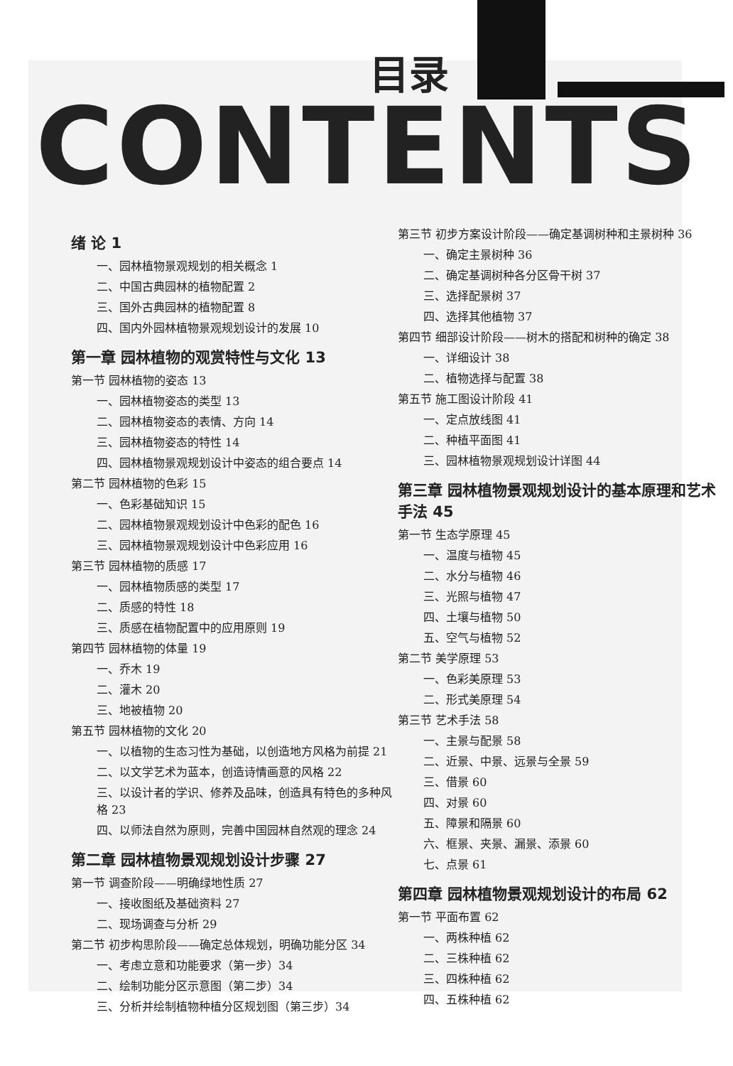目录
CONTENTS
绪 论 1
一、园林植物景观规划的相关概念 1
二、中国古典园林的植物配置 2
三、国外古典园林的植物配置 8
四、国内外园林植物景观规划设计的发展 10
第一章 园林植物的观赏特性与文化 13
第一节 园林植物的姿态 13
一、园林植物姿态的类型 13
二、园林植物姿态的表情、方向 14
三、园林植物姿态的特性 14
四、园林植物景观规划设计中姿态的组合要点 14
第二节 园林植物的色彩 15
一、色彩基础知识 15
二、园林植物景观规划设计中色彩的配色 16
三、园林植物景观规划设计中色彩应用 16
第三节 园林植物的质感 17
一、园林植物质感的类型 17
二、质感的特性 18
三、质感在植物配置中的应用原则 19
第四节 园林植物的体量 19
一、乔木 19
二、灌木 20
三、地被植物 20
第五节 园林植物的文化 20
一、以植物的生态习性为基础，以创造地方风格为前提 21
二、以文学艺术为蓝本，创造诗情画意的风格 22
三、以设计者的学识、修养及品味，创造具有特色的多种风格 23
四、以师法自然为原则，完善中国园林自然观的理念 24
第二章 园林植物景观规划设计步骤 27
第一节 调查阶段——明确绿地性质 27
一、接收图纸及基础资料 27
二、现场调查与分析 29
第二节 初步构思阶段——确定总体规划，明确功能分区 34
一、考虑立意和功能要求（第一步）34
二、绘制功能分区示意图（第二步）34
三、分析并绘制植物种植分区规划图（第三步）34
第三节 初步方案设计阶段——确定基调树种和主景树种 36
一、确定主景树种 36
二、确定基调树种各分区骨干树 37
三、选择配景树 37
四、选择其他植物 37
第四节 细部设计阶段——树木的搭配和树种的确定 38
一、详细设计 38
二、植物选择与配置 38
第五节 施工图设计阶段 41
一、定点放线图 41
二、种植平面图 41
三、园林植物景观规划设计详图 44
第三章 园林植物景观规划设计的基本原理和艺术手法 45
第一节 生态学原理 45
一、温度与植物 45
二、水分与植物 46
三、光照与植物 47
四、土壤与植物 50
五、空气与植物 52
第二节 美学原理 53
一、色彩美原理 53
二、形式美原理 54
第三节 艺术手法 58
一、主景与配景 58
二、近景、中景、远景与全景 59
三、借景 60
四、对景 60
五、障景和隔景 60
六、框景、夹景、漏景、添景 60
七、点景 61
第四章 园林植物景观规划设计的布局 62
第一节 平面布置 62
一、两株种植 62
二、三株种植 62
三、四株种植 62
四、五株种植 62